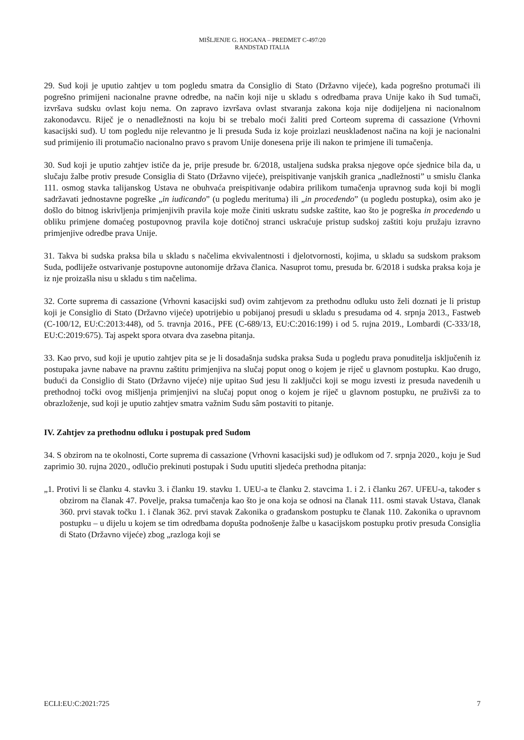MIŠLJENJE G. HOGANA – PREDMET C-497/20
RANDSTAD ITALIA
29. Sud koji je uputio zahtjev u tom pogledu smatra da Consiglio di Stato (Državno vijeće), kada pogrešno protumači ili pogrešno primijeni nacionalne pravne odredbe, na način koji nije u skladu s odredbama prava Unije kako ih Sud tumači, izvršava sudsku ovlast koju nema. On zapravo izvršava ovlast stvaranja zakona koja nije dodijeljena ni nacionalnom zakonodavcu. Riječ je o nenadležnosti na koju bi se trebalo moći žaliti pred Corteom suprema di cassazione (Vrhovni kasacijski sud). U tom pogledu nije relevantno je li presuda Suda iz koje proizlazi neusklađenost načina na koji je nacionalni sud primijenio ili protumačio nacionalno pravo s pravom Unije donesena prije ili nakon te primjene ili tumačenja.
30. Sud koji je uputio zahtjev ističe da je, prije presude br. 6/2018, ustaljena sudska praksa njegove opće sjednice bila da, u slučaju žalbe protiv presude Consiglia di Stato (Državno vijeće), preispitivanje vanjskih granica „nadležnosti” u smislu članka 111. osmog stavka talijanskog Ustava ne obuhvaća preispitivanje odabira prilikom tumačenja upravnog suda koji bi mogli sadržavati jednostavne pogreške „in iudicando” (u pogledu merituma) ili „in procedendo” (u pogledu postupka), osim ako je došlo do bitnog iskrivljenja primjenjivih pravila koje može činiti uskratu sudske zaštite, kao što je pogreška in procedendo u obliku primjene domaćeg postupovnog pravila koje dotičnoj stranci uskraćuje pristup sudskoj zaštiti koju pružaju izravno primjenjive odredbe prava Unije.
31. Takva bi sudska praksa bila u skladu s načelima ekvivalentnosti i djelotvornosti, kojima, u skladu sa sudskom praksom Suda, podliježe ostvarivanje postupovne autonomije država članica. Nasuprot tomu, presuda br. 6/2018 i sudska praksa koja je iz nje proizašla nisu u skladu s tim načelima.
32. Corte suprema di cassazione (Vrhovni kasacijski sud) ovim zahtjevom za prethodnu odluku usto želi doznati je li pristup koji je Consiglio di Stato (Državno vijeće) upotrijebio u pobijanoj presudi u skladu s presudama od 4. srpnja 2013., Fastweb (C-100/12, EU:C:2013:448), od 5. travnja 2016., PFE (C-689/13, EU:C:2016:199) i od 5. rujna 2019., Lombardi (C-333/18, EU:C:2019:675). Taj aspekt spora otvara dva zasebna pitanja.
33. Kao prvo, sud koji je uputio zahtjev pita se je li dosadašnja sudska praksa Suda u pogledu prava ponuditelja isključenih iz postupaka javne nabave na pravnu zaštitu primjenjiva na slučaj poput onog o kojem je riječ u glavnom postupku. Kao drugo, budući da Consiglio di Stato (Državno vijeće) nije upitao Sud jesu li zaključci koji se mogu izvesti iz presuda navedenih u prethodnoj točki ovog mišljenja primjenjivi na slučaj poput onog o kojem je riječ u glavnom postupku, ne pruživši za to obrazloženje, sud koji je uputio zahtjev smatra važnim Sudu sâm postaviti to pitanje.
IV. Zahtjev za prethodnu odluku i postupak pred Sudom
34. S obzirom na te okolnosti, Corte suprema di cassazione (Vrhovni kasacijski sud) je odlukom od 7. srpnja 2020., koju je Sud zaprimio 30. rujna 2020., odlučio prekinuti postupak i Sudu uputiti sljedeća prethodna pitanja:
„1. Protivi li se članku 4. stavku 3. i članku 19. stavku 1. UEU-a te članku 2. stavcima 1. i 2. i članku 267. UFEU-a, također s obzirom na članak 47. Povelje, praksa tumačenja kao što je ona koja se odnosi na članak 111. osmi stavak Ustava, članak 360. prvi stavak točku 1. i članak 362. prvi stavak Zakonika o građanskom postupku te članak 110. Zakonika o upravnom postupku – u dijelu u kojem se tim odredbama dopušta podnošenje žalbe u kasacijskom postupku protiv presuda Consiglia di Stato (Državno vijeće) zbog „razloga koji se
ECLI:EU:C:2021:725 7